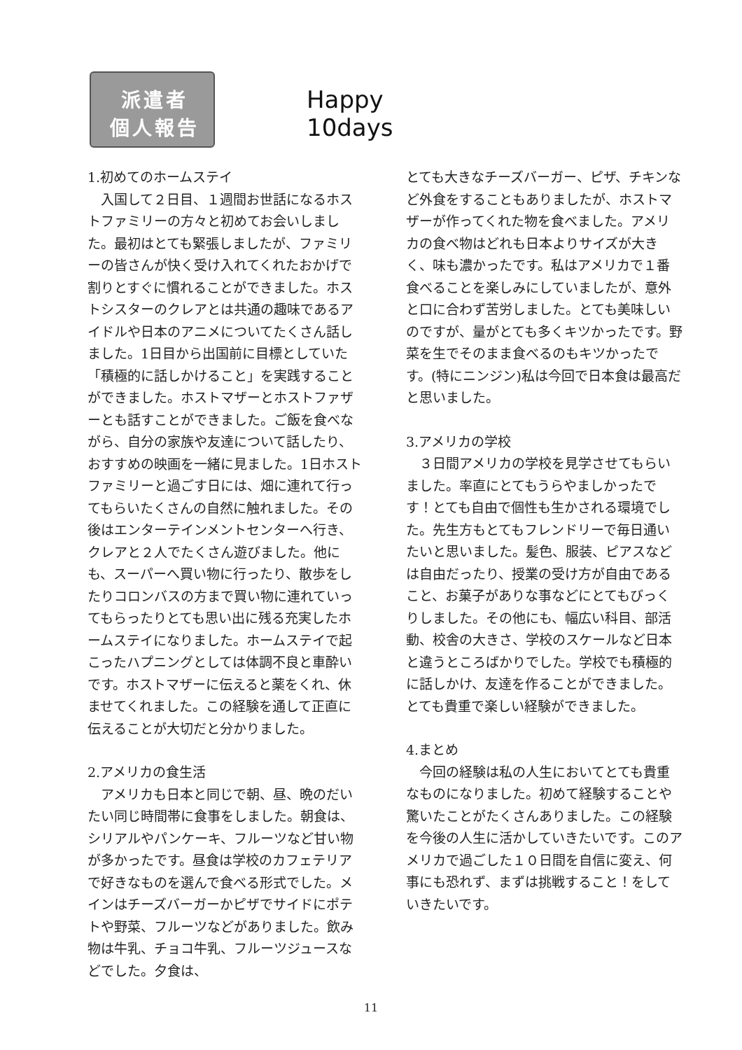派遣者
個人報告
Happy 10days
1.初めてのホームステイ
入国して２日目、１週間お世話になるホストファミリーの方々と初めてお会いしました。最初はとても緊張しましたが、ファミリーの皆さんが快く受け入れてくれたおかげで割りとすぐに慣れることができました。ホストシスターのクレアとは共通の趣味であるアイドルや日本のアニメについてたくさん話しました。1日目から出国前に目標としていた「積極的に話しかけること」を実践することができました。ホストマザーとホストファザーとも話すことができました。ご飯を食べながら、自分の家族や友達について話したり、おすすめの映画を一緒に見ました。1日ホストファミリーと過ごす日には、畑に連れて行ってもらいたくさんの自然に触れました。その後はエンターテインメントセンターへ行き、クレアと２人でたくさん遊びました。他にも、スーパーへ買い物に行ったり、散歩をしたりコロンバスの方まで買い物に連れていってもらったりとても思い出に残る充実したホームステイになりました。ホームステイで起こったハプニングとしては体調不良と車酔いです。ホストマザーに伝えると薬をくれ、休ませてくれました。この経験を通して正直に伝えることが大切だと分かりました。
2.アメリカの食生活
アメリカも日本と同じで朝、昼、晩のだいたい同じ時間帯に食事をしました。朝食は、シリアルやパンケーキ、フルーツなど甘い物が多かったです。昼食は学校のカフェテリアで好きなものを選んで食べる形式でした。メインはチーズバーガーかピザでサイドにポテトや野菜、フルーツなどがありました。飲み物は牛乳、チョコ牛乳、フルーツジュースなどでした。夕食は、
とても大きなチーズバーガー、ピザ、チキンなど外食をすることもありましたが、ホストマザーが作ってくれた物を食べました。アメリカの食べ物はどれも日本よりサイズが大きく、味も濃かったです。私はアメリカで１番食べることを楽しみにしていましたが、意外と口に合わず苦労しました。とても美味しいのですが、量がとても多くキツかったです。野菜を生でそのまま食べるのもキツかったです。(特にニンジン)私は今回で日本食は最高だと思いました。
3.アメリカの学校
３日間アメリカの学校を見学させてもらいました。率直にとてもうらやましかったです！とても自由で個性も生かされる環境でした。先生方もとてもフレンドリーで毎日通いたいと思いました。髪色、服装、ピアスなどは自由だったり、授業の受け方が自由であること、お菓子がありな事などにとてもびっくりしました。その他にも、幅広い科目、部活動、校舎の大きさ、学校のスケールなど日本と違うところばかりでした。学校でも積極的に話しかけ、友達を作ることができました。とても貴重で楽しい経験ができました。
4.まとめ
今回の経験は私の人生においてとても貴重なものになりました。初めて経験することや驚いたことがたくさんありました。この経験を今後の人生に活かしていきたいです。このアメリカで過ごした１０日間を自信に変え、何事にも恐れず、まずは挑戦すること！をしていきたいです。
11